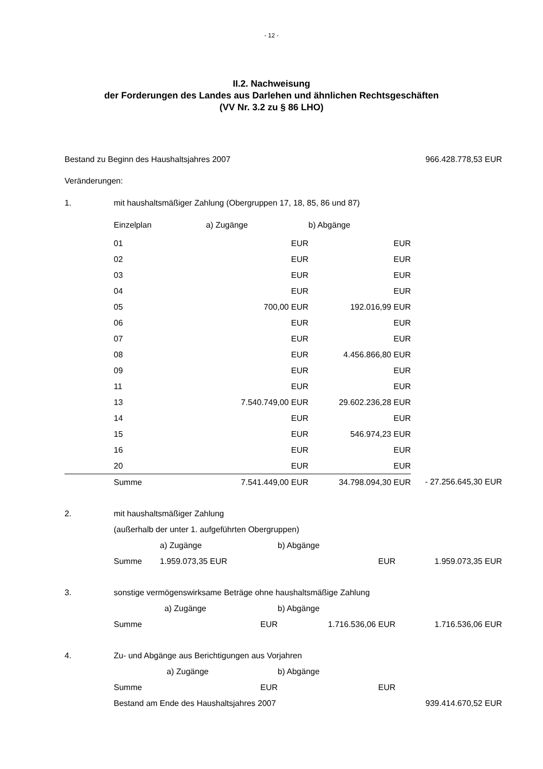- 12 -
II.2. Nachweisung
der Forderungen des Landes aus Darlehen und ähnlichen Rechtsgeschäften
(VV Nr. 3.2 zu § 86 LHO)
| Bestand zu Beginn des Haushaltsjahres 2007 | | | | 966.428.778,53 EUR |
| Veränderungen: | | | | |
| 1. | mit haushaltsmäßiger Zahlung (Obergruppen 17, 18, 85, 86 und 87) | | | |
| | Einzelplan | a) Zugänge | b) Abgänge | |
| | 01 | EUR | EUR | |
| | 02 | EUR | EUR | |
| | 03 | EUR | EUR | |
| | 04 | EUR | EUR | |
| | 05 | 700,00 EUR | 192.016,99 EUR | |
| | 06 | EUR | EUR | |
| | 07 | EUR | EUR | |
| | 08 | EUR | 4.456.866,80 EUR | |
| | 09 | EUR | EUR | |
| | 11 | EUR | EUR | |
| | 13 | 7.540.749,00 EUR | 29.602.236,28 EUR | |
| | 14 | EUR | EUR | |
| | 15 | EUR | 546.974,23 EUR | |
| | 16 | EUR | EUR | |
| | 20 | EUR | EUR | |
| | Summe | 7.541.449,00 EUR | 34.798.094,30 EUR | - 27.256.645,30 EUR |
| 2. | mit haushaltsmäßiger Zahlung | | | |
| | (außerhalb der unter 1. aufgeführten Obergruppen) | | | |
| | | a) Zugänge | b) Abgänge | |
| | Summe | 1.959.073,35 EUR | EUR | 1.959.073,35 EUR |
| 3. | sonstige vermögenswirksame Beträge ohne haushaltsmäßige Zahlung | | | |
| | | a) Zugänge | b) Abgänge | |
| | Summe | EUR | 1.716.536,06 EUR | 1.716.536,06 EUR |
| 4. | Zu- und Abgänge aus Berichtigungen aus Vorjahren | | | |
| | | a) Zugänge | b) Abgänge | |
| | Summe | EUR | EUR | |
| | Bestand am Ende des Haushaltsjahres 2007 | | | 939.414.670,52 EUR |